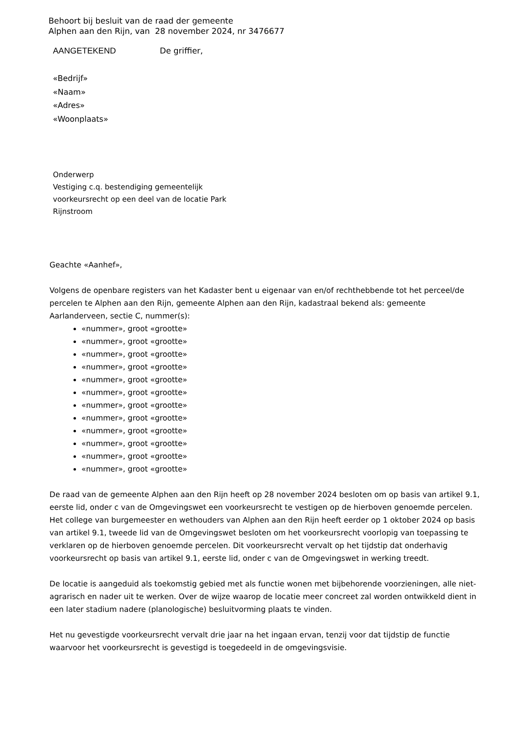Behoort bij besluit van de raad der gemeente
Alphen aan den Rijn, van 28 november 2024, nr 3476677
AANGETEKEND De griffier,
«Bedrijf»
«Naam»
«Adres»
«Woonplaats»
Onderwerp
Vestiging c.q. bestendiging gemeentelijk voorkeursrecht op een deel van de locatie Park Rijnstroom
Geachte «Aanhef»,
Volgens de openbare registers van het Kadaster bent u eigenaar van en/of rechthebbende tot het perceel/de percelen te Alphen aan den Rijn, gemeente Alphen aan den Rijn, kadastraal bekend als: gemeente Aarlanderveen, sectie C, nummer(s):
«nummer», groot «grootte»
«nummer», groot «grootte»
«nummer», groot «grootte»
«nummer», groot «grootte»
«nummer», groot «grootte»
«nummer», groot «grootte»
«nummer», groot «grootte»
«nummer», groot «grootte»
«nummer», groot «grootte»
«nummer», groot «grootte»
«nummer», groot «grootte»
«nummer», groot «grootte»
De raad van de gemeente Alphen aan den Rijn heeft op 28 november 2024 besloten om op basis van artikel 9.1, eerste lid, onder c van de Omgevingswet een voorkeursrecht te vestigen op de hierboven genoemde percelen. Het college van burgemeester en wethouders van Alphen aan den Rijn heeft eerder op 1 oktober 2024 op basis van artikel 9.1, tweede lid van de Omgevingswet besloten om het voorkeursrecht voorlopig van toepassing te verklaren op de hierboven genoemde percelen. Dit voorkeursrecht vervalt op het tijdstip dat onderhavig voorkeursrecht op basis van artikel 9.1, eerste lid, onder c van de Omgevingswet in werking treedt.
De locatie is aangeduid als toekomstig gebied met als functie wonen met bijbehorende voorzieningen, alle niet-agrarisch en nader uit te werken. Over de wijze waarop de locatie meer concreet zal worden ontwikkeld dient in een later stadium nadere (planologische) besluitvorming plaats te vinden.
Het nu gevestigde voorkeursrecht vervalt drie jaar na het ingaan ervan, tenzij voor dat tijdstip de functie waarvoor het voorkeursrecht is gevestigd is toegedeeld in de omgevingsvisie.